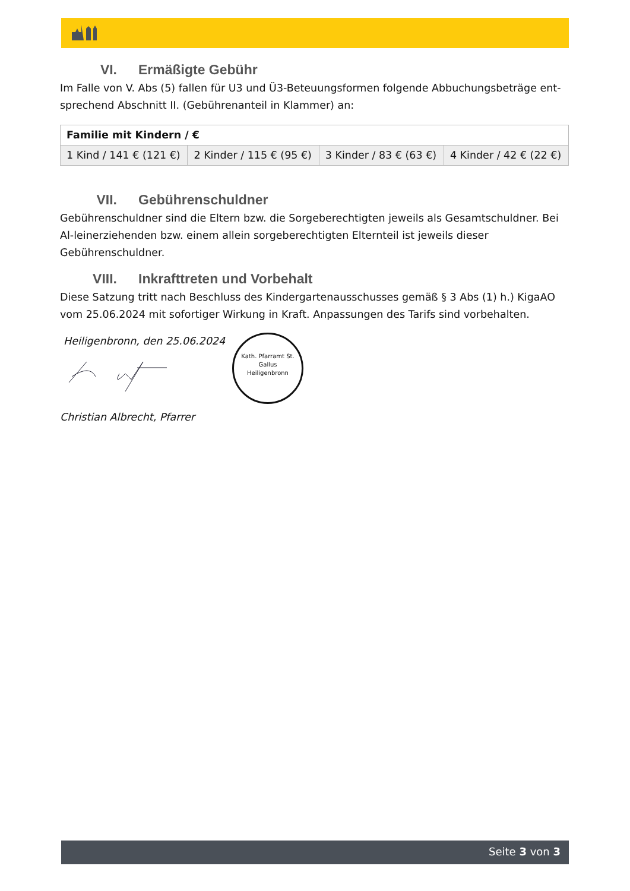VI. Ermäßigte Gebühr
Im Falle von V. Abs (5) fallen für U3 und Ü3-Beteuungsformen folgende Abbuchungsbeträge ent-sprechend Abschnitt II. (Gebührenanteil in Klammer) an:
| Familie mit Kindern / € | | | |
| --- | --- | --- | --- |
| 1 Kind / 141 € (121 €) | 2 Kinder / 115 € (95 €) | 3 Kinder / 83 € (63 €) | 4 Kinder / 42 € (22 €) |
VII. Gebührenschuldner
Gebührenschuldner sind die Eltern bzw. die Sorgeberechtigten jeweils als Gesamtschuldner. Bei Al-leinerziehenden bzw. einem allein sorgeberechtigten Elternteil ist jeweils dieser Gebührenschuldner.
VIII. Inkrafttreten und Vorbehalt
Diese Satzung tritt nach Beschluss des Kindergartenausschusses gemäß § 3 Abs (1) h.) KigaAO vom 25.06.2024 mit sofortiger Wirkung in Kraft. Anpassungen des Tarifs sind vorbehalten.
Heiligenbronn, den 25.06.2024
Christian Albrecht, Pfarrer
Kath. Pfarramt St. Gallus
Heiligenbronn
Seite 3 von 3